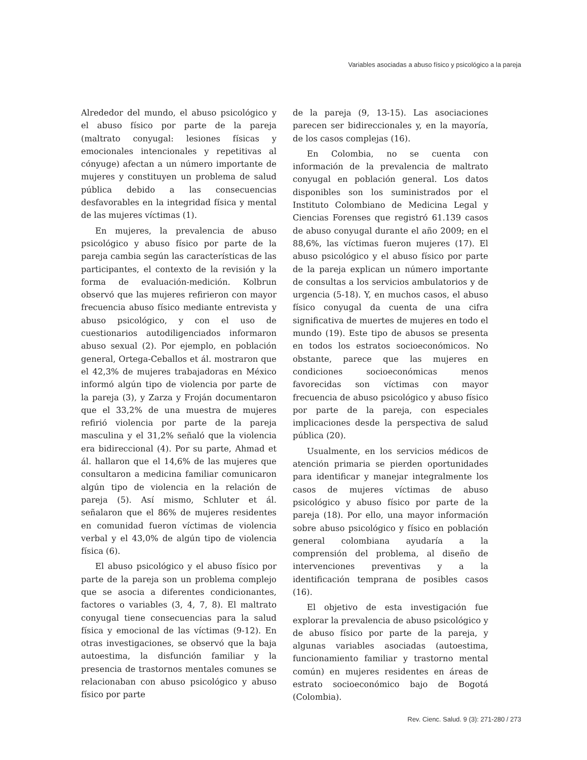Variables asociadas a abuso físico y psicológico a la pareja
Alrededor del mundo, el abuso psicológico y el abuso físico por parte de la pareja (maltrato conyugal: lesiones físicas y emocionales intencionales y repetitivas al cónyuge) afectan a un número importante de mujeres y constituyen un problema de salud pública debido a las consecuencias desfavorables en la integridad física y mental de las mujeres víctimas (1).
En mujeres, la prevalencia de abuso psicológico y abuso físico por parte de la pareja cambia según las características de las participantes, el contexto de la revisión y la forma de evaluación-medición. Kolbrun observó que las mujeres refirieron con mayor frecuencia abuso físico mediante entrevista y abuso psicológico, y con el uso de cuestionarios autodiligenciados informaron abuso sexual (2). Por ejemplo, en población general, Ortega-Ceballos et ál. mostraron que el 42,3% de mujeres trabajadoras en México informó algún tipo de violencia por parte de la pareja (3), y Zarza y Froján documentaron que el 33,2% de una muestra de mujeres refirió violencia por parte de la pareja masculina y el 31,2% señaló que la violencia era bidireccional (4). Por su parte, Ahmad et ál. hallaron que el 14,6% de las mujeres que consultaron a medicina familiar comunicaron algún tipo de violencia en la relación de pareja (5). Así mismo, Schluter et ál. señalaron que el 86% de mujeres residentes en comunidad fueron víctimas de violencia verbal y el 43,0% de algún tipo de violencia física (6).
El abuso psicológico y el abuso físico por parte de la pareja son un problema complejo que se asocia a diferentes condicionantes, factores o variables (3, 4, 7, 8). El maltrato conyugal tiene consecuencias para la salud física y emocional de las víctimas (9-12). En otras investigaciones, se observó que la baja autoestima, la disfunción familiar y la presencia de trastornos mentales comunes se relacionaban con abuso psicológico y abuso físico por parte
de la pareja (9, 13-15). Las asociaciones parecen ser bidireccionales y, en la mayoría, de los casos complejas (16).
En Colombia, no se cuenta con información de la prevalencia de maltrato conyugal en población general. Los datos disponibles son los suministrados por el Instituto Colombiano de Medicina Legal y Ciencias Forenses que registró 61.139 casos de abuso conyugal durante el año 2009; en el 88,6%, las víctimas fueron mujeres (17). El abuso psicológico y el abuso físico por parte de la pareja explican un número importante de consultas a los servicios ambulatorios y de urgencia (5-18). Y, en muchos casos, el abuso físico conyugal da cuenta de una cifra significativa de muertes de mujeres en todo el mundo (19). Este tipo de abusos se presenta en todos los estratos socioeconómicos. No obstante, parece que las mujeres en condiciones socioeconómicas menos favorecidas son víctimas con mayor frecuencia de abuso psicológico y abuso físico por parte de la pareja, con especiales implicaciones desde la perspectiva de salud pública (20).
Usualmente, en los servicios médicos de atención primaria se pierden oportunidades para identificar y manejar integralmente los casos de mujeres víctimas de abuso psicológico y abuso físico por parte de la pareja (18). Por ello, una mayor información sobre abuso psicológico y físico en población general colombiana ayudaría a la comprensión del problema, al diseño de intervenciones preventivas y a la identificación temprana de posibles casos (16).
El objetivo de esta investigación fue explorar la prevalencia de abuso psicológico y de abuso físico por parte de la pareja, y algunas variables asociadas (autoestima, funcionamiento familiar y trastorno mental común) en mujeres residentes en áreas de estrato socioeconómico bajo de Bogotá (Colombia).
Rev. Cienc. Salud. 9 (3): 271-280 / 273